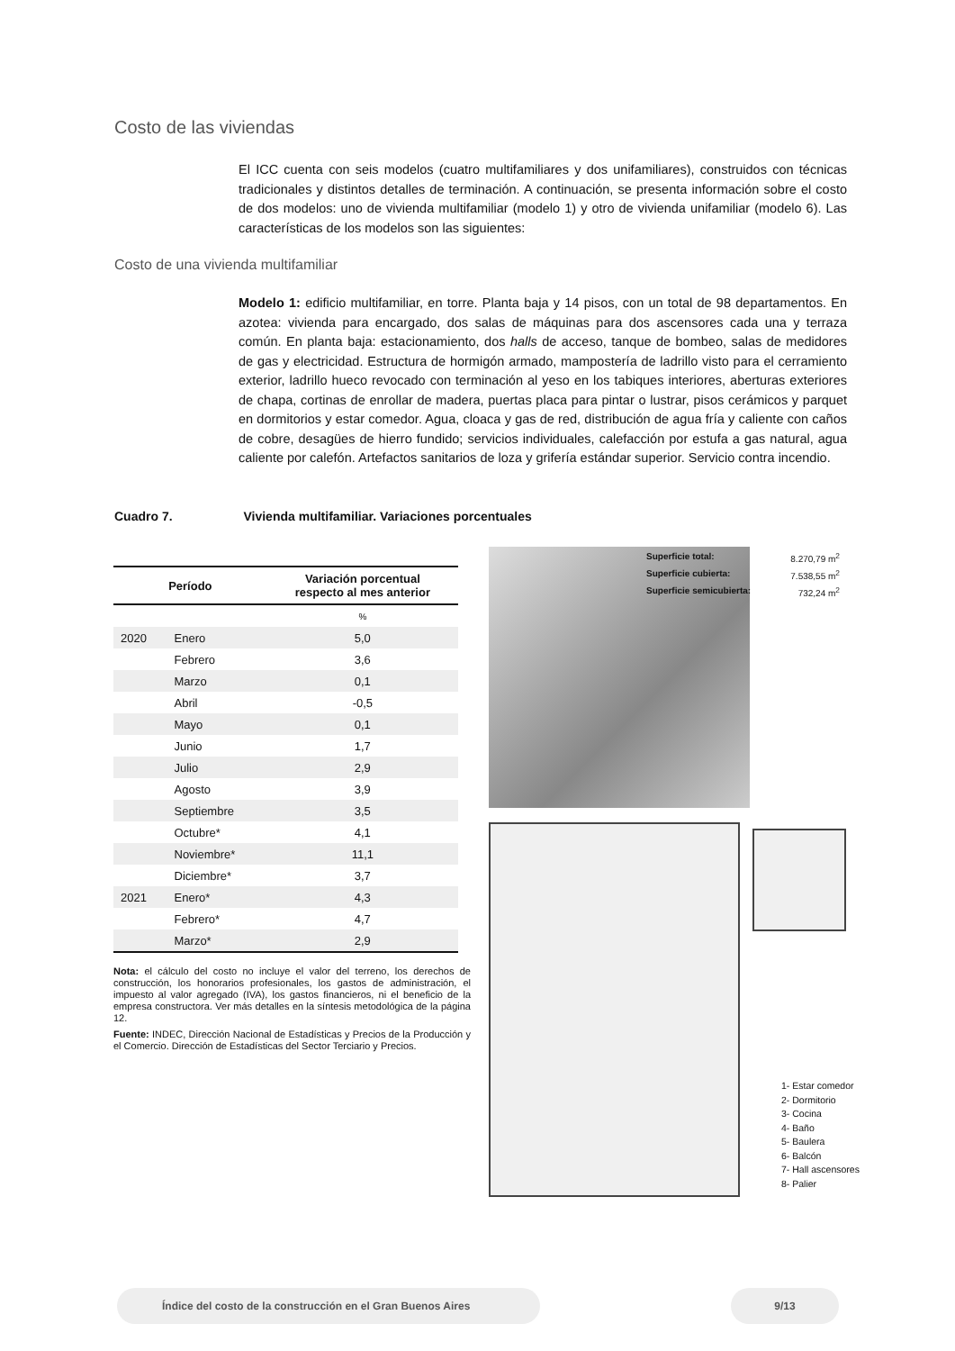Costo de las viviendas
El ICC cuenta con seis modelos (cuatro multifamiliares y dos unifamiliares), construidos con técnicas tradicionales y distintos detalles de terminación. A continuación, se presenta información sobre el costo de dos modelos: uno de vivienda multifamiliar (modelo 1) y otro de vivienda unifamiliar (modelo 6). Las características de los modelos son las siguientes:
Costo de una vivienda multifamiliar
Modelo 1: edificio multifamiliar, en torre. Planta baja y 14 pisos, con un total de 98 departamentos. En azotea: vivienda para encargado, dos salas de máquinas para dos ascensores cada una y terraza común. En planta baja: estacionamiento, dos halls de acceso, tanque de bombeo, salas de medidores de gas y electricidad. Estructura de hormigón armado, mampostería de ladrillo visto para el cerramiento exterior, ladrillo hueco revocado con terminación al yeso en los tabiques interiores, aberturas exteriores de chapa, cortinas de enrollar de madera, puertas placa para pintar o lustrar, pisos cerámicos y parquet en dormitorios y estar comedor. Agua, cloaca y gas de red, distribución de agua fría y caliente con caños de cobre, desagües de hierro fundido; servicios individuales, calefacción por estufa a gas natural, agua caliente por calefón. Artefactos sanitarios de loza y grifería estándar superior. Servicio contra incendio.
Cuadro 7. Vivienda multifamiliar. Variaciones porcentuales
| Período | | Variación porcentual respecto al mes anterior |
| --- | --- | --- |
| | | % |
| 2020 | Enero | 5,0 |
| | Febrero | 3,6 |
| | Marzo | 0,1 |
| | Abril | -0,5 |
| | Mayo | 0,1 |
| | Junio | 1,7 |
| | Julio | 2,9 |
| | Agosto | 3,9 |
| | Septiembre | 3,5 |
| | Octubre* | 4,1 |
| | Noviembre* | 11,1 |
| | Diciembre* | 3,7 |
| 2021 | Enero* | 4,3 |
| | Febrero* | 4,7 |
| | Marzo* | 2,9 |
Nota: el cálculo del costo no incluye el valor del terreno, los derechos de construcción, los honorarios profesionales, los gastos de administración, el impuesto al valor agregado (IVA), los gastos financieros, ni el beneficio de la empresa constructora. Ver más detalles en la síntesis metodológica de la página 12.
Fuente: INDEC, Dirección Nacional de Estadísticas y Precios de la Producción y el Comercio. Dirección de Estadísticas del Sector Terciario y Precios.
Superficie total: 8.270,79 m<sup>2</sup>
Superficie cubierta: 7.538,55 m<sup>2</sup>
Superficie semicubierta: 732,24 m<sup>2</sup>
1- Estar comedor
2- Dormitorio
3- Cocina
4- Baño
5- Baulera
6- Balcón
7- Hall ascensores
8- Palier
Índice del costo de la construcción en el Gran Buenos Aires 9/13